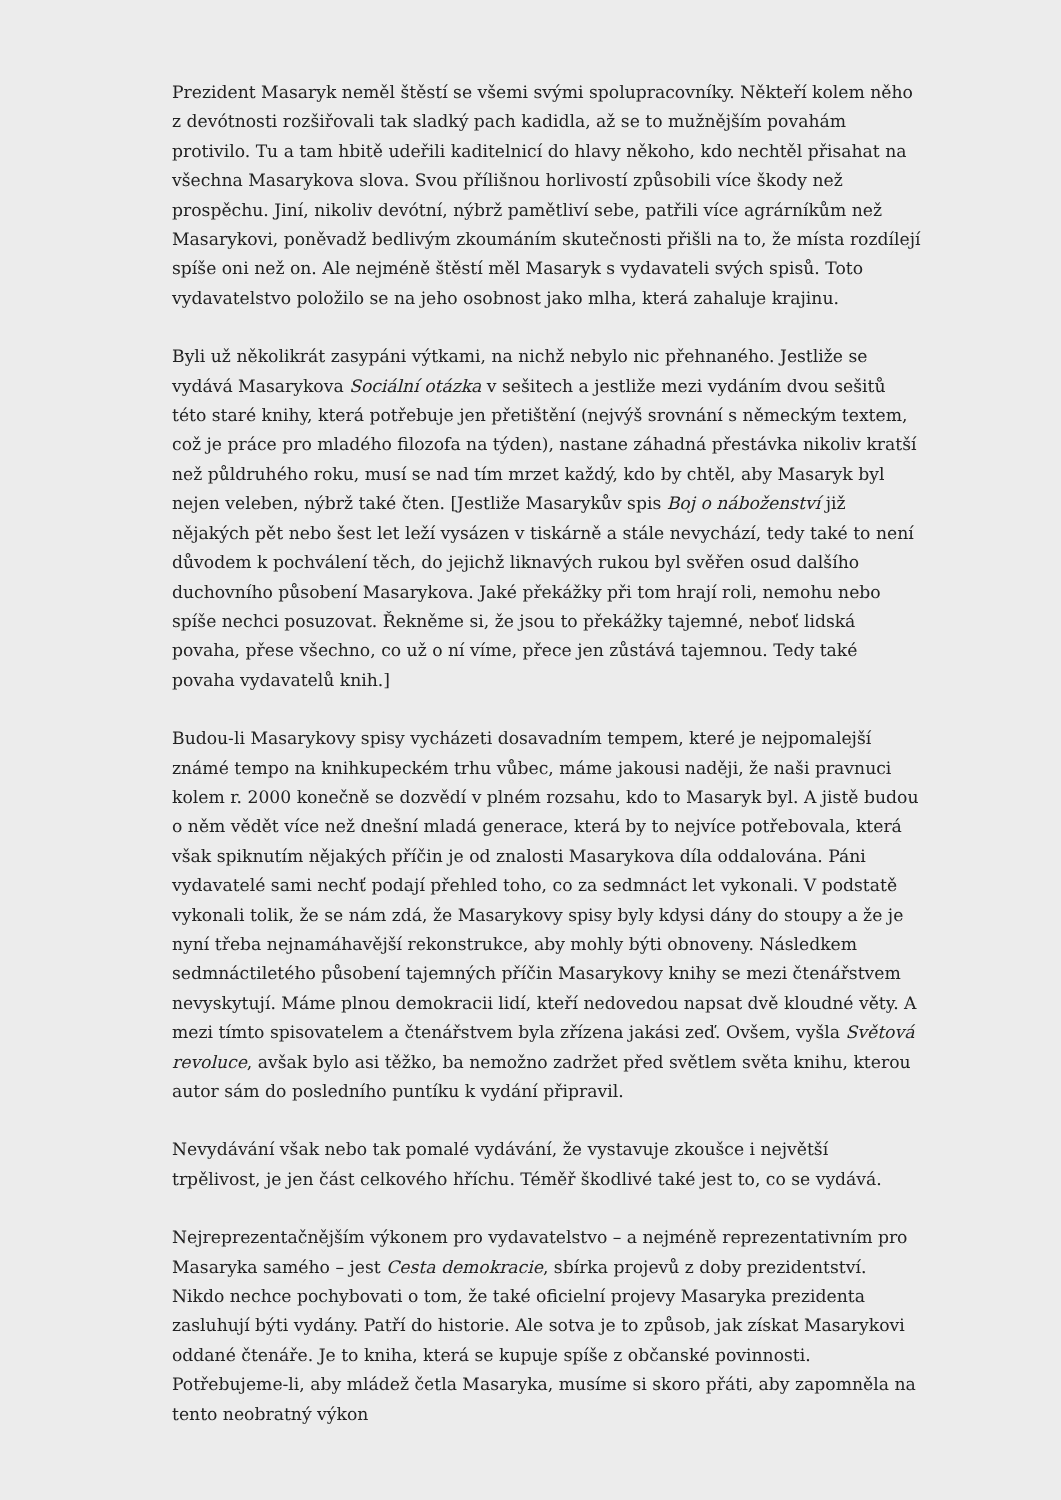Prezident Masaryk neměl štěstí se všemi svými spolupracovníky. Někteří kolem něho z devótnosti rozšiřovali tak sladký pach kadidla, až se to mužnějším povahám protivilo. Tu a tam hbitě udeřili kaditelnicí do hlavy někoho, kdo nechtěl přisahat na všechna Masarykova slova. Svou přílišnou horlivostí způsobili více škody než prospěchu. Jiní, nikoliv devótní, nýbrž pamětliví sebe, patřili více agrárníkům než Masarykovi, poněvadž bedlivým zkoumáním skutečnosti přišli na to, že místa rozdílejí spíše oni než on. Ale nejméně štěstí měl Masaryk s vydavateli svých spisů. Toto vydavatelstvo položilo se na jeho osobnost jako mlha, která zahaluje krajinu.
Byli už několikrát zasypáni výtkami, na nichž nebylo nic přehnaného. Jestliže se vydává Masarykova Sociální otázka v sešitech a jestliže mezi vydáním dvou sešitů této staré knihy, která potřebuje jen přetištění (nejvýš srovnání s německým textem, což je práce pro mladého filozofa na týden), nastane záhadná přestávka nikoliv kratší než půldruhého roku, musí se nad tím mrzet každý, kdo by chtěl, aby Masaryk byl nejen veleben, nýbrž také čten. [Jestliže Masarykův spis Boj o náboženství již nějakých pět nebo šest let leží vysázen v tiskárně a stále nevychází, tedy také to není důvodem k pochválení těch, do jejichž liknavých rukou byl svěřen osud dalšího duchovního působení Masarykova. Jaké překážky při tom hrají roli, nemohu nebo spíše nechci posuzovat. Řekněme si, že jsou to překážky tajemné, neboť lidská povaha, přese všechno, co už o ní víme, přece jen zůstává tajemnou. Tedy také povaha vydavatelů knih.]
Budou-li Masarykovy spisy vycházeti dosavadním tempem, které je nejpomalejší známé tempo na knihkupeckém trhu vůbec, máme jakousi naději, že naši pravnuci kolem r. 2000 konečně se dozvědí v plném rozsahu, kdo to Masaryk byl. A jistě budou o něm vědět více než dnešní mladá generace, která by to nejvíce potřebovala, která však spiknutím nějakých příčin je od znalosti Masarykova díla oddalována. Páni vydavatelé sami nechť podají přehled toho, co za sedmnáct let vykonali. V podstatě vykonali tolik, že se nám zdá, že Masarykovy spisy byly kdysi dány do stoupy a že je nyní třeba nejnamáhavější rekonstrukce, aby mohly býti obnoveny. Následkem sedmnáctiletého působení tajemných příčin Masarykovy knihy se mezi čtenářstvem nevyskytují. Máme plnou demokracii lidí, kteří nedovedou napsat dvě kloudné věty. A mezi tímto spisovatelem a čtenářstvem byla zřízena jakási zeď. Ovšem, vyšla Světová revoluce, avšak bylo asi těžko, ba nemožno zadržet před světlem světa knihu, kterou autor sám do posledního puntíku k vydání připravil.
Nevydávání však nebo tak pomalé vydávání, že vystavuje zkoušce i největší trpělivost, je jen část celkového hříchu. Téměř škodlivé také jest to, co se vydává.
Nejreprezentačnějším výkonem pro vydavatelstvo – a nejméně reprezentativním pro Masaryka samého – jest Cesta demokracie, sbírka projevů z doby prezidentství. Nikdo nechce pochybovati o tom, že také oficielní projevy Masaryka prezidenta zasluhují býti vydány. Patří do historie. Ale sotva je to způsob, jak získat Masarykovi oddané čtenáře. Je to kniha, která se kupuje spíše z občanské povinnosti. Potřebujeme-li, aby mládež četla Masaryka, musíme si skoro přáti, aby zapomněla na tento neobratný výkon